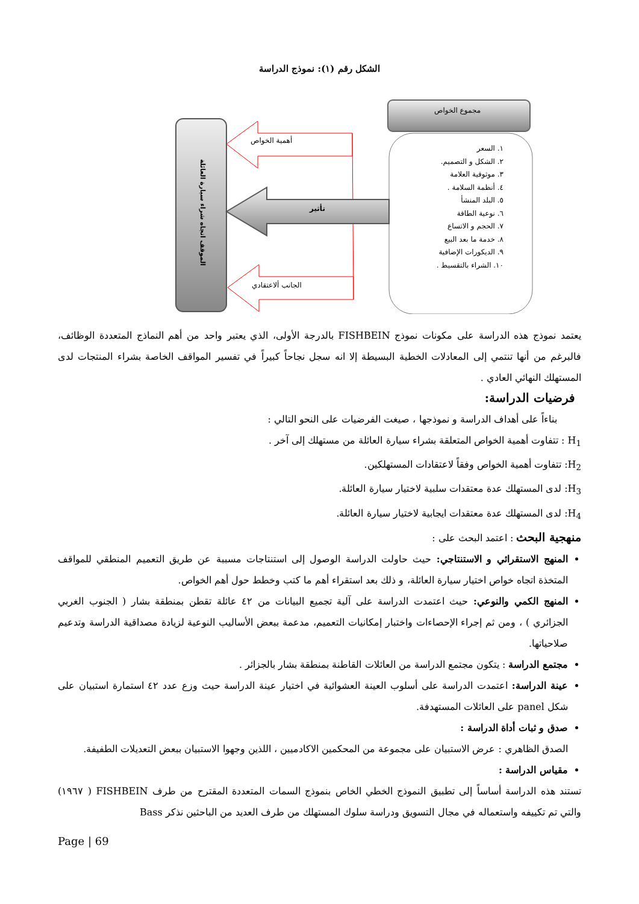الشكل رقم (١): نموذج الدراسة
مجموع الخواص
أهمية الخواص
تأثير
الجانب ألاعتقادي
الموقف اتجاه شراء سيارة العائلة
١. السعر
٢. الشكل و التصميم.
٣. موثوقية العلامة
٤. أنظمة السلامة .
٥. البلد المنشأ
٦. نوعية الطاقة
٧. الحجم و الاتساع
٨. خدمة ما بعد البيع
٩. الديكورات الإضافية
١٠. الشراء بالتقسيط .
يعتمد نموذج هذه الدراسة على مكونات نموذج FISHBEIN بالدرجة الأولى، الذي يعتبر واحد من أهم النماذج المتعددة الوظائف، فالبرغم من أنها تنتمي إلى المعادلات الخطية البسيطة إلا انه سجل نجاحاً كبيراً في تفسير المواقف الخاصة بشراء المنتجات لدى المستهلك النهائي العادي .
فرضيات الدراسة:
بناءاً على أهداف الدراسة و نموذجها ، صيغت الفرضيات على النحو التالي :
H<sub>1</sub> : تتفاوت أهمية الخواص المتعلقة بشراء سيارة العائلة من مستهلك إلى آخر .
H<sub>2</sub>: تتفاوت أهمية الخواص وفقاً لاعتقادات المستهلكين.
H<sub>3</sub>: لدى المستهلك عدة معتقدات سلبية لاختيار سيارة العائلة.
H<sub>4</sub>: لدى المستهلك عدة معتقدات ايجابية لاختيار سيارة العائلة.
منهجية البحث : اعتمد البحث على :
المنهج الاستقرائي و الاستنتاجي: حيث حاولت الدراسة الوصول إلى استنتاجات مسببة عن طريق التعميم المنطقي للمواقف المتخذة اتجاه خواص اختيار سيارة العائلة، و ذلك بعد استقراء أهم ما كتب وخطط حول أهم الخواص.
المنهج الكمي والنوعي: حيث اعتمدت الدراسة على آلية تجميع البيانات من ٤٢ عائلة تقطن بمنطقة بشار ( الجنوب الغربي الجزائري ) ، ومن ثم إجراء الإحصاءات واختبار إمكانيات التعميم، مدعمة ببعض الأساليب النوعية لزيادة مصداقية الدراسة وتدعيم صلاحياتها.
مجتمع الدراسة : يتكون مجتمع الدراسة من العائلات القاطنة بمنطقة بشار بالجزائر .
عينة الدراسة: اعتمدت الدراسة على أسلوب العينة العشوائية في اختيار عينة الدراسة حيث وزع عدد ٤٢ استمارة استبيان على شكل panel على العائلات المستهدفة.
صدق و ثبات أداة الدراسة :
الصدق الظاهري : عرض الاستبيان على مجموعة من المحكمين الاكادميين ، اللذين وجهوا الاستبيان ببعض التعديلات الطفيفة.
مقياس الدراسة :
تستند هذه الدراسة أساساً إلى تطبيق النموذج الخطي الخاص بنموذج السمات المتعددة المقترح من طرف FISHBEIN ( ١٩٦٧) والتي تم تكييفه واستعماله في مجال التسويق ودراسة سلوك المستهلك من طرف العديد من الباحثين نذكر Bass
Page | 69